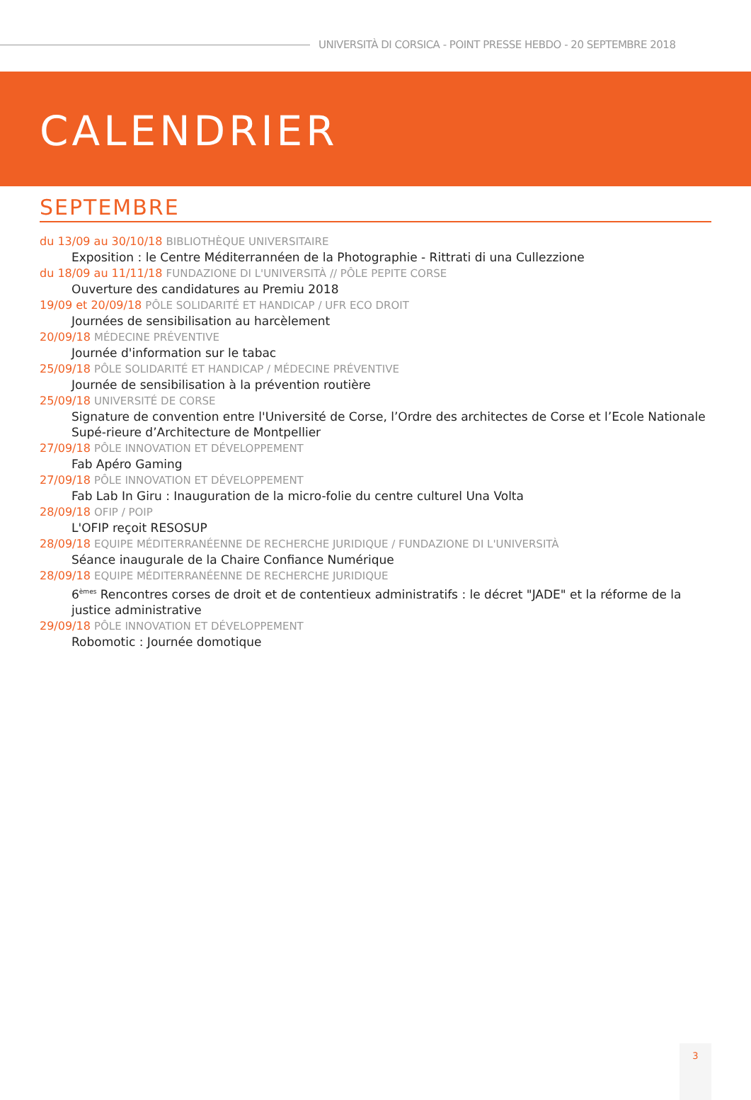UNIVERSITÀ DI CORSICA - POINT PRESSE HEBDO - 20 SEPTEMBRE 2018
CALENDRIER
SEPTEMBRE
du 13/09 au 30/10/18 BIBLIOTHÈQUE UNIVERSITAIRE
Exposition : le Centre Méditerrannéen de la Photographie - Rittrati di una Cullezzione
du 18/09 au 11/11/18 FUNDAZIONE DI L'UNIVERSITÀ // PÔLE PEPITE CORSE
Ouverture des candidatures au Premiu 2018
19/09 et 20/09/18 PÔLE SOLIDARITÉ ET HANDICAP / UFR ECO DROIT
Journées de sensibilisation au harcèlement
20/09/18 MÉDECINE PRÉVENTIVE
Journée d'information sur le tabac
25/09/18 PÔLE SOLIDARITÉ ET HANDICAP / MÉDECINE PRÉVENTIVE
Journée de sensibilisation à la prévention routière
25/09/18 UNIVERSITÉ DE CORSE
Signature de convention entre l'Université de Corse, l’Ordre des architectes de Corse et l’Ecole Nationale Supé-rieure d’Architecture de Montpellier
27/09/18 PÔLE INNOVATION ET DÉVELOPPEMENT
Fab Apéro Gaming
27/09/18 PÔLE INNOVATION ET DÉVELOPPEMENT
Fab Lab In Giru : Inauguration de la micro-folie du centre culturel Una Volta
28/09/18 OFIP / POIP
L'OFIP reçoit RESOSUP
28/09/18 EQUIPE MÉDITERRANÉENNE DE RECHERCHE JURIDIQUE / FUNDAZIONE DI L'UNIVERSITÀ
Séance inaugurale de la Chaire Confiance Numérique
28/09/18 EQUIPE MÉDITERRANÉENNE DE RECHERCHE JURIDIQUE
6<sup>èmes</sup> Rencontres corses de droit et de contentieux administratifs : le décret "JADE" et la réforme de la justice administrative
29/09/18 PÔLE INNOVATION ET DÉVELOPPEMENT
Robomotic : Journée domotique
3